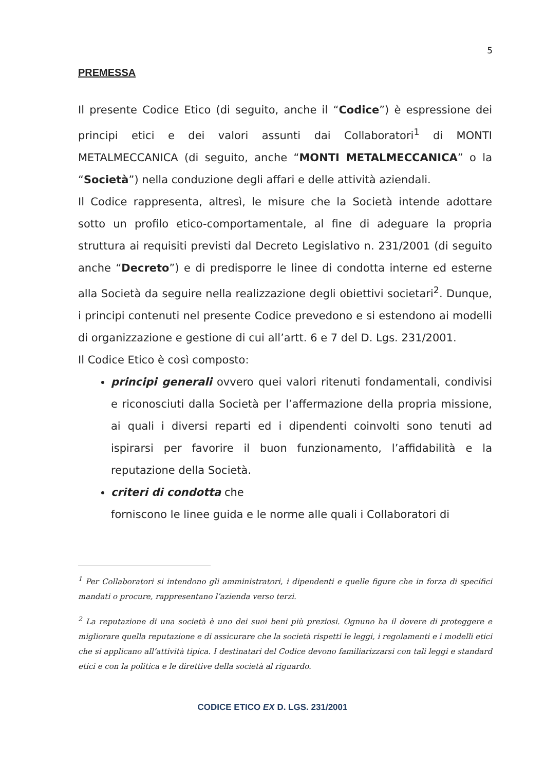5
PREMESSA
Il presente Codice Etico (di seguito, anche il “Codice”) è espressione dei principi etici e dei valori assunti dai Collaboratori<sup>1</sup> di MONTI METALMECCANICA (di seguito, anche “MONTI METALMECCANICA” o la “Società”) nella conduzione degli affari e delle attività aziendali.
Il Codice rappresenta, altresì, le misure che la Società intende adottare sotto un profilo etico-comportamentale, al fine di adeguare la propria struttura ai requisiti previsti dal Decreto Legislativo n. 231/2001 (di seguito anche “Decreto”) e di predisporre le linee di condotta interne ed esterne alla Società da seguire nella realizzazione degli obiettivi societari<sup>2</sup>. Dunque, i principi contenuti nel presente Codice prevedono e si estendono ai modelli di organizzazione e gestione di cui all’artt. 6 e 7 del D. Lgs. 231/2001.
Il Codice Etico è così composto:
principi generali ovvero quei valori ritenuti fondamentali, condivisi e riconosciuti dalla Società per l’affermazione della propria missione, ai quali i diversi reparti ed i dipendenti coinvolti sono tenuti ad ispirarsi per favorire il buon funzionamento, l’affidabilità e la reputazione della Società.
criteri di condotta che
forniscono le linee guida e le norme alle quali i Collaboratori di
<sup>1</sup> Per Collaboratori si intendono gli amministratori, i dipendenti e quelle figure che in forza di specifici mandati o procure, rappresentano l’azienda verso terzi.
<sup>2</sup> La reputazione di una società è uno dei suoi beni più preziosi. Ognuno ha il dovere di proteggere e migliorare quella reputazione e di assicurare che la società rispetti le leggi, i regolamenti e i modelli etici che si applicano all’attività tipica. I destinatari del Codice devono familiarizzarsi con tali leggi e standard etici e con la politica e le direttive della società al riguardo.
CODICE ETICO EX D. LGS. 231/2001